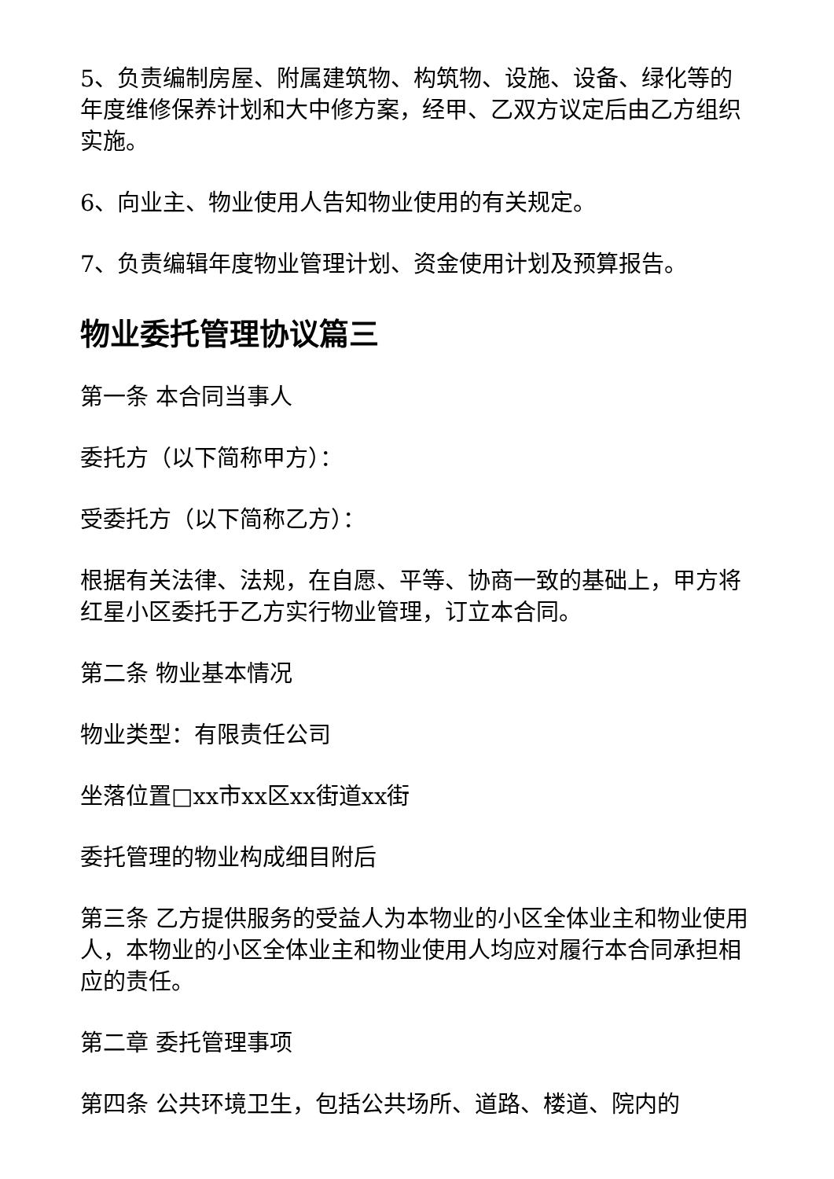5、负责编制房屋、附属建筑物、构筑物、设施、设备、绿化等的年度维修保养计划和大中修方案，经甲、乙双方议定后由乙方组织实施。
6、向业主、物业使用人告知物业使用的有关规定。
7、负责编辑年度物业管理计划、资金使用计划及预算报告。
物业委托管理协议篇三
第一条 本合同当事人
委托方（以下简称甲方）：
受委托方（以下简称乙方）：
根据有关法律、法规，在自愿、平等、协商一致的基础上，甲方将红星小区委托于乙方实行物业管理，订立本合同。
第二条 物业基本情况
物业类型：有限责任公司
坐落位置□xx市xx区xx街道xx街
委托管理的物业构成细目附后
第三条 乙方提供服务的受益人为本物业的小区全体业主和物业使用人，本物业的小区全体业主和物业使用人均应对履行本合同承担相应的责任。
第二章 委托管理事项
第四条 公共环境卫生，包括公共场所、道路、楼道、院内的